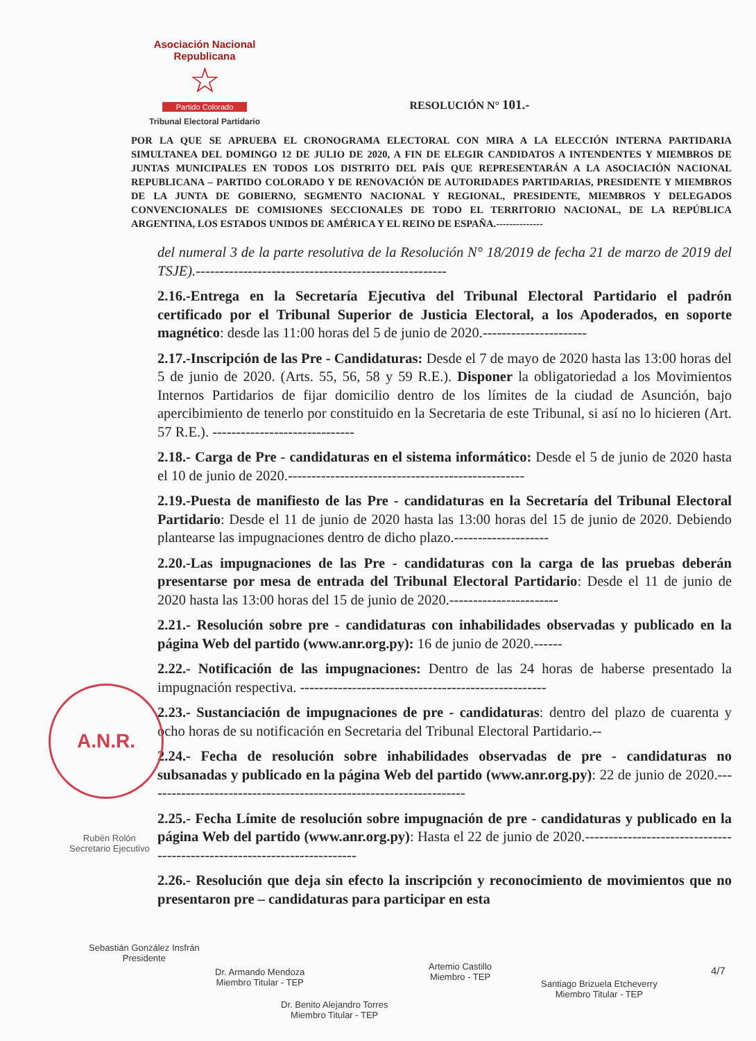Asociación Nacional Republicana
☆
Partido Colorado
Tribunal Electoral Partidario
RESOLUCIÓN N° 101.-
POR LA QUE SE APRUEBA EL CRONOGRAMA ELECTORAL CON MIRA A LA ELECCIÓN INTERNA PARTIDARIA SIMULTANEA DEL DOMINGO 12 DE JULIO DE 2020, A FIN DE ELEGIR CANDIDATOS A INTENDENTES Y MIEMBROS DE JUNTAS MUNICIPALES EN TODOS LOS DISTRITO DEL PAÍS QUE REPRESENTARÁN A LA ASOCIACIÓN NACIONAL REPUBLICANA – PARTIDO COLORADO Y DE RENOVACIÓN DE AUTORIDADES PARTIDARIAS, PRESIDENTE Y MIEMBROS DE LA JUNTA DE GOBIERNO, SEGMENTO NACIONAL Y REGIONAL, PRESIDENTE, MIEMBROS Y DELEGADOS CONVENCIONALES DE COMISIONES SECCIONALES DE TODO EL TERRITORIO NACIONAL, DE LA REPÚBLICA ARGENTINA, LOS ESTADOS UNIDOS DE AMÉRICA Y EL REINO DE ESPAÑA.--------------
del numeral 3 de la parte resolutiva de la Resolución N° 18/2019 de fecha 21 de marzo de 2019 del TSJE).-----------------------------------------------------
2.16.-Entrega en la Secretaría Ejecutiva del Tribunal Electoral Partidario el padrón certificado por el Tribunal Superior de Justicia Electoral, a los Apoderados, en soporte magnético: desde las 11:00 horas del 5 de junio de 2020.----------------------
2.17.-Inscripción de las Pre - Candidaturas: Desde el 7 de mayo de 2020 hasta las 13:00 horas del 5 de junio de 2020. (Arts. 55, 56, 58 y 59 R.E.). Disponer la obligatoriedad a los Movimientos Internos Partidarios de fijar domicilio dentro de los límites de la ciudad de Asunción, bajo apercibimiento de tenerlo por constituido en la Secretaria de este Tribunal, si así no lo hicieren (Art. 57 R.E.). ------------------------------
2.18.- Carga de Pre - candidaturas en el sistema informático: Desde el 5 de junio de 2020 hasta el 10 de junio de 2020.--------------------------------------------------
2.19.-Puesta de manifiesto de las Pre - candidaturas en la Secretaría del Tribunal Electoral Partidario: Desde el 11 de junio de 2020 hasta las 13:00 horas del 15 de junio de 2020. Debiendo plantearse las impugnaciones dentro de dicho plazo.--------------------
2.20.-Las impugnaciones de las Pre - candidaturas con la carga de las pruebas deberán presentarse por mesa de entrada del Tribunal Electoral Partidario: Desde el 11 de junio de 2020 hasta las 13:00 horas del 15 de junio de 2020.-----------------------
2.21.- Resolución sobre pre - candidaturas con inhabilidades observadas y publicado en la página Web del partido (www.anr.org.py): 16 de junio de 2020.------
2.22.- Notificación de las impugnaciones: Dentro de las 24 horas de haberse presentado la impugnación respectiva. ----------------------------------------------------
2.23.- Sustanciación de impugnaciones de pre - candidaturas: dentro del plazo de cuarenta y ocho horas de su notificación en Secretaria del Tribunal Electoral Partidario.--
2.24.- Fecha de resolución sobre inhabilidades observadas de pre - candidaturas no subsanadas y publicado en la página Web del partido (www.anr.org.py): 22 de junio de 2020.--------------------------------------------------------------------
2.25.- Fecha Límite de resolución sobre impugnación de pre - candidaturas y publicado en la página Web del partido (www.anr.org.py): Hasta el 22 de junio de 2020.-------------------------------------------------------------------------
2.26.- Resolución que deja sin efecto la inscripción y reconocimiento de movimientos que no presentaron pre – candidaturas para participar en esta
A.N.R.
Sebastián González Insfrán
Presidente
Dr. Armando Mendoza
Miembro Titular - TEP
Dr. Benito Alejandro Torres
Miembro Titular - TEP
Artemio Castillo
Miembro - TEP
Santiago Brizuela Etcheverry
Miembro Titular - TEP
4/7
Rubén Rolón
Secretario Ejecutivo